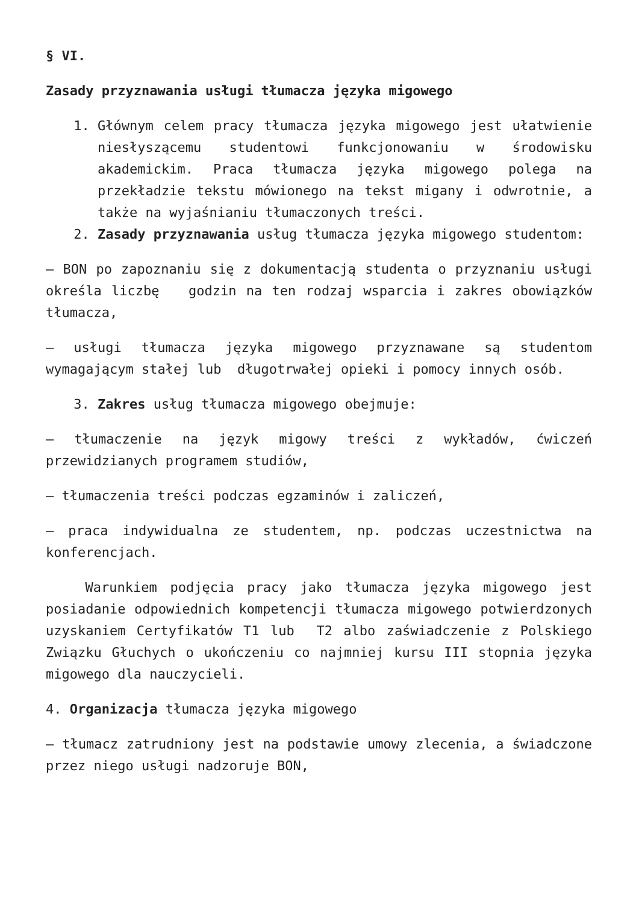§ VI.
Zasady przyznawania usługi tłumacza języka migowego
1. Głównym celem pracy tłumacza języka migowego jest ułatwienie niesłyszącemu studentowi funkcjonowaniu w środowisku akademickim. Praca tłumacza języka migowego polega na przekładzie tekstu mówionego na tekst migany i odwrotnie, a także na wyjaśnianiu tłumaczonych treści.
2. Zasady przyznawania usług tłumacza języka migowego studentom:
– BON po zapoznaniu się z dokumentacją studenta o przyznaniu usługi określa liczbę godzin na ten rodzaj wsparcia i zakres obowiązków tłumacza,
– usługi tłumacza języka migowego przyznawane są studentom wymagającym stałej lub długotrwałej opieki i pomocy innych osób.
3. Zakres usług tłumacza migowego obejmuje:
– tłumaczenie na język migowy treści z wykładów, ćwiczeń przewidzianych programem studiów,
– tłumaczenia treści podczas egzaminów i zaliczeń,
– praca indywidualna ze studentem, np. podczas uczestnictwa na konferencjach.
Warunkiem podjęcia pracy jako tłumacza języka migowego jest posiadanie odpowiednich kompetencji tłumacza migowego potwierdzonych uzyskaniem Certyfikatów T1 lub T2 albo zaświadczenie z Polskiego Związku Głuchych o ukończeniu co najmniej kursu III stopnia języka migowego dla nauczycieli.
4. Organizacja tłumacza języka migowego
– tłumacz zatrudniony jest na podstawie umowy zlecenia, a świadczone przez niego usługi nadzoruje BON,